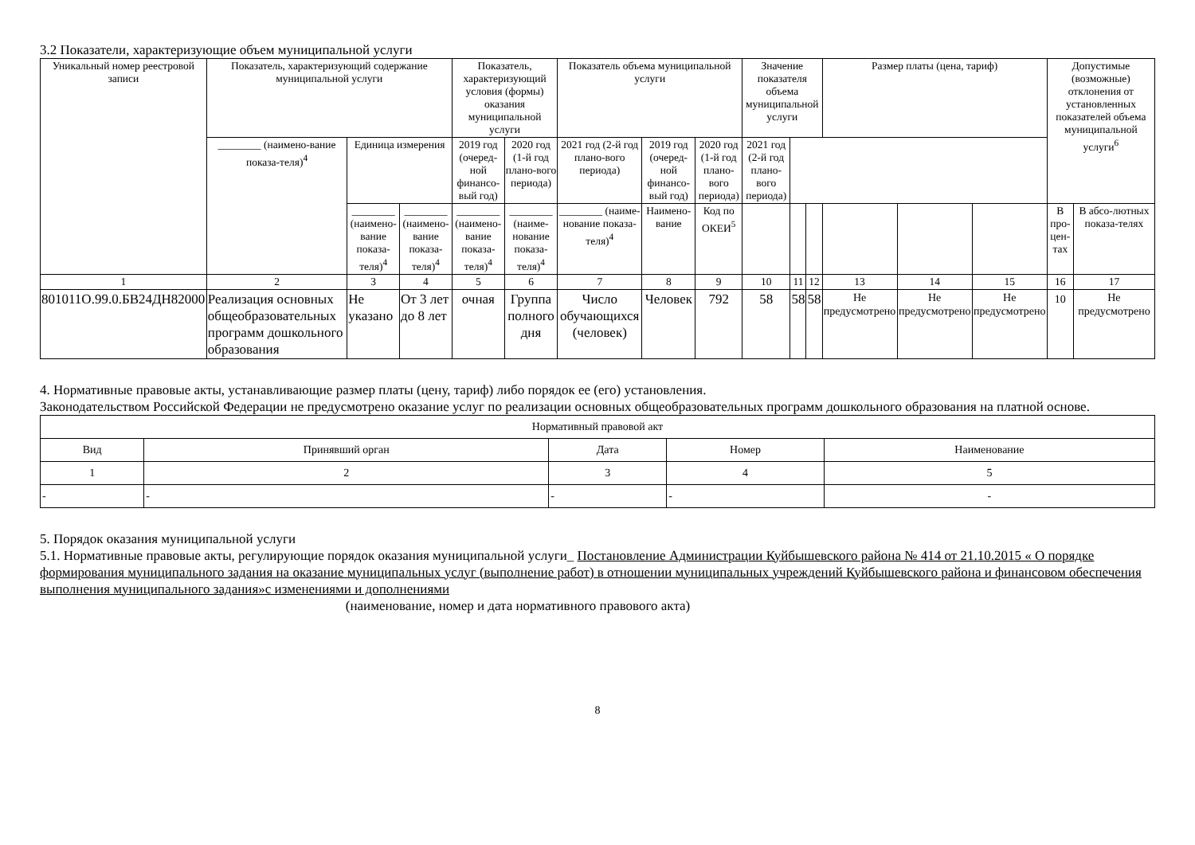3.2 Показатели, характеризующие объем муниципальной услуги
| Уникальный номер реестровой записи | Показатель, характеризующий содержание муниципальной услуги | | | Показатель, характеризующий условия (формы) оказания муниципальной услуги | | Показатель объема муниципальной услуги | | | Значение показателя объема муниципальной услуги | | | Размер платы (цена, тариф) | | | Допустимые (возможные) отклонения от установленных показателей объема муниципальной услуги<sup>6</sup> | |
| --- | --- | --- | --- | --- | --- | --- | --- | --- | --- | --- | --- | --- | --- | --- | --- | --- |
| | ________ (наимено-вание показа-теля)<sup>4</sup> | Единица измерения | | 2019 год (очеред-ной финансо-вый год) | 2020 год (1-й год плано-вого периода) | 2021 год (2-й год плано-вого периода) | 2019 год (очеред-ной финансо-вый год) | 2020 год (1-й год плано-вого периода) | 2021 год (2-й год плано-вого периода) | | | | | | | |
| | | ________ (наимено-вание показа-теля)<sup>4</sup> | ________ (наимено-вание показа-теля)<sup>4</sup> | ________ (наимено-вание показа-теля)<sup>4</sup> | ________ (наиме-нование показа-теля)<sup>4</sup> | ________ (наиме-нование показа-теля)<sup>4</sup> | Наимено-вание | Код по ОКЕИ<sup>5</sup> | | | | | | | В про-цен-тах | В абсо-лютных показа-телях |
| 1 | 2 | 3 | 4 | 5 | 6 | 7 | 8 | 9 | 10 | 11 | 12 | 13 | 14 | 15 | 16 | 17 |
| 801011О.99.0.БВ24ДН82000 | Реализация основных общеобразовательных программ дошкольного образования | Не указано | От 3 лет до 8 лет | очная | Группа полного дня | Число обучающихся (человек) | Человек | 792 | 58 | 58 | 58 | Не предусмотрено | Не предусмотрено | Не предусмотрено | 10 | Не предусмотрено |
4. Нормативные правовые акты, устанавливающие размер платы (цену, тариф) либо порядок ее (его) установления.
Законодательством Российской Федерации не предусмотрено оказание услуг по реализации основных общеобразовательных программ дошкольного образования на платной основе.
| Нормативный правовой акт | | | | |
| --- | --- | --- | --- | --- |
| Вид | Принявший орган | Дата | Номер | Наименование |
| 1 | 2 | 3 | 4 | 5 |
| - | - | - | - | - |
5. Порядок оказания муниципальной услуги
5.1. Нормативные правовые акты, регулирующие порядок оказания муниципальной услуги_ Постановление Администрации Куйбышевского района № 414 от 21.10.2015 « О порядке формирования муниципального задания на оказание муниципальных услуг (выполнение работ) в отношении муниципальных учреждений Куйбышевского района и финансовом обеспечения выполнения муниципального задания»с изменениями и дополнениями
(наименование, номер и дата нормативного правового акта)
8